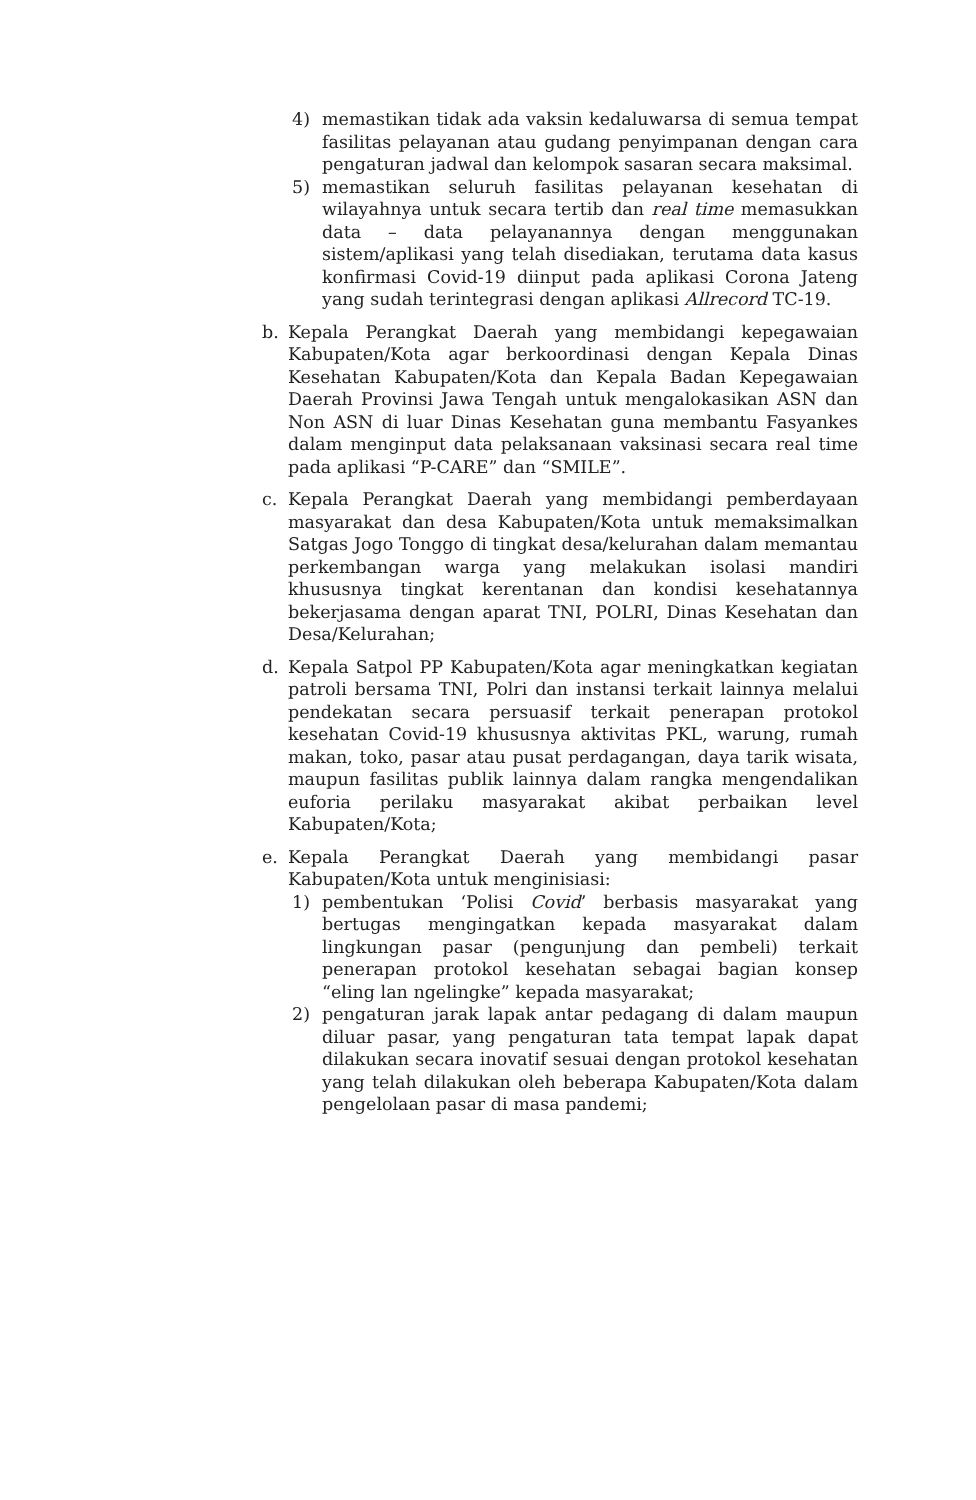4) memastikan tidak ada vaksin kedaluwarsa di semua tempat fasilitas pelayanan atau gudang penyimpanan dengan cara pengaturan jadwal dan kelompok sasaran secara maksimal.
5) memastikan seluruh fasilitas pelayanan kesehatan di wilayahnya untuk secara tertib dan real time memasukkan data – data pelayanannya dengan menggunakan sistem/aplikasi yang telah disediakan, terutama data kasus konfirmasi Covid-19 diinput pada aplikasi Corona Jateng yang sudah terintegrasi dengan aplikasi Allrecord TC-19.
b. Kepala Perangkat Daerah yang membidangi kepegawaian Kabupaten/Kota agar berkoordinasi dengan Kepala Dinas Kesehatan Kabupaten/Kota dan Kepala Badan Kepegawaian Daerah Provinsi Jawa Tengah untuk mengalokasikan ASN dan Non ASN di luar Dinas Kesehatan guna membantu Fasyankes dalam menginput data pelaksanaan vaksinasi secara real time pada aplikasi “P-CARE” dan “SMILE”.
c. Kepala Perangkat Daerah yang membidangi pemberdayaan masyarakat dan desa Kabupaten/Kota untuk memaksimalkan Satgas Jogo Tonggo di tingkat desa/kelurahan dalam memantau perkembangan warga yang melakukan isolasi mandiri khususnya tingkat kerentanan dan kondisi kesehatannya bekerjasama dengan aparat TNI, POLRI, Dinas Kesehatan dan Desa/Kelurahan;
d. Kepala Satpol PP Kabupaten/Kota agar meningkatkan kegiatan patroli bersama TNI, Polri dan instansi terkait lainnya melalui pendekatan secara persuasif terkait penerapan protokol kesehatan Covid-19 khususnya aktivitas PKL, warung, rumah makan, toko, pasar atau pusat perdagangan, daya tarik wisata, maupun fasilitas publik lainnya dalam rangka mengendalikan euforia perilaku masyarakat akibat perbaikan level Kabupaten/Kota;
e. Kepala Perangkat Daerah yang membidangi pasar Kabupaten/Kota untuk menginisiasi:
1) pembentukan ‘Polisi Covid’ berbasis masyarakat yang bertugas mengingatkan kepada masyarakat dalam lingkungan pasar (pengunjung dan pembeli) terkait penerapan protokol kesehatan sebagai bagian konsep “eling lan ngelingke” kepada masyarakat;
2) pengaturan jarak lapak antar pedagang di dalam maupun diluar pasar, yang pengaturan tata tempat lapak dapat dilakukan secara inovatif sesuai dengan protokol kesehatan yang telah dilakukan oleh beberapa Kabupaten/Kota dalam pengelolaan pasar di masa pandemi;